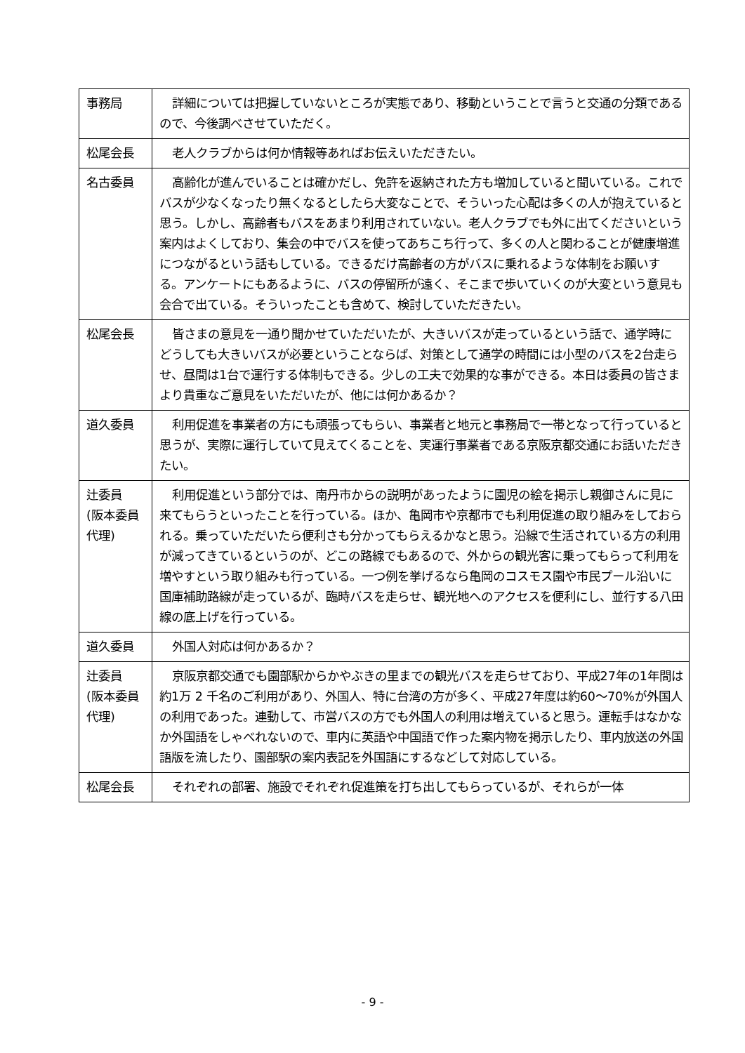| 事務局 | 詳細については把握していないところが実態であり、移動ということで言うと交通の分類であるので、今後調べさせていただく。 |
| 松尾会長 | 老人クラブからは何か情報等あればお伝えいただきたい。 |
| 名古委員 | 高齢化が進んでいることは確かだし、免許を返納された方も増加していると聞いている。これでバスが少なくなったり無くなるとしたら大変なことで、そういった心配は多くの人が抱えていると思う。しかし、高齢者もバスをあまり利用されていない。老人クラブでも外に出てくださいという案内はよくしており、集会の中でバスを使ってあちこち行って、多くの人と関わることが健康増進につながるという話もしている。できるだけ高齢者の方がバスに乗れるような体制をお願いする。アンケートにもあるように、バスの停留所が遠く、そこまで歩いていくのが大変という意見も会合で出ている。そういったことも含めて、検討していただきたい。 |
| 松尾会長 | 皆さまの意見を一通り聞かせていただいたが、大きいバスが走っているという話で、通学時にどうしても大きいバスが必要ということならば、対策として通学の時間には小型のバスを2台走らせ、昼間は1台で運行する体制もできる。少しの工夫で効果的な事ができる。本日は委員の皆さまより貴重なご意見をいただいたが、他には何かあるか？ |
| 道久委員 | 利用促進を事業者の方にも頑張ってもらい、事業者と地元と事務局で一帯となって行っていると思うが、実際に運行していて見えてくることを、実運行事業者である京阪京都交通にお話いただきたい。 |
| 辻委員 (阪本委員代理) | 利用促進という部分では、南丹市からの説明があったように園児の絵を掲示し親御さんに見に来てもらうといったことを行っている。ほか、亀岡市や京都市でも利用促進の取り組みをしておられる。乗っていただいたら便利さも分かってもらえるかなと思う。沿線で生活されている方の利用が減ってきているというのが、どこの路線でもあるので、外からの観光客に乗ってもらって利用を増やすという取り組みも行っている。一つ例を挙げるなら亀岡のコスモス園や市民プール沿いに国庫補助路線が走っているが、臨時バスを走らせ、観光地へのアクセスを便利にし、並行する八田線の底上げを行っている。 |
| 道久委員 | 外国人対応は何かあるか？ |
| 辻委員 (阪本委員代理) | 京阪京都交通でも園部駅からかやぶきの里までの観光バスを走らせており、平成27年の1年間は約1万 2 千名のご利用があり、外国人、特に台湾の方が多く、平成27年度は約60～70%が外国人の利用であった。連動して、市営バスの方でも外国人の利用は増えていると思う。運転手はなかなか外国語をしゃべれないので、車内に英語や中国語で作った案内物を掲示したり、車内放送の外国語版を流したり、園部駅の案内表記を外国語にするなどして対応している。 |
| 松尾会長 | それぞれの部署、施設でそれぞれ促進策を打ち出してもらっているが、それらが一体 |
- 9 -